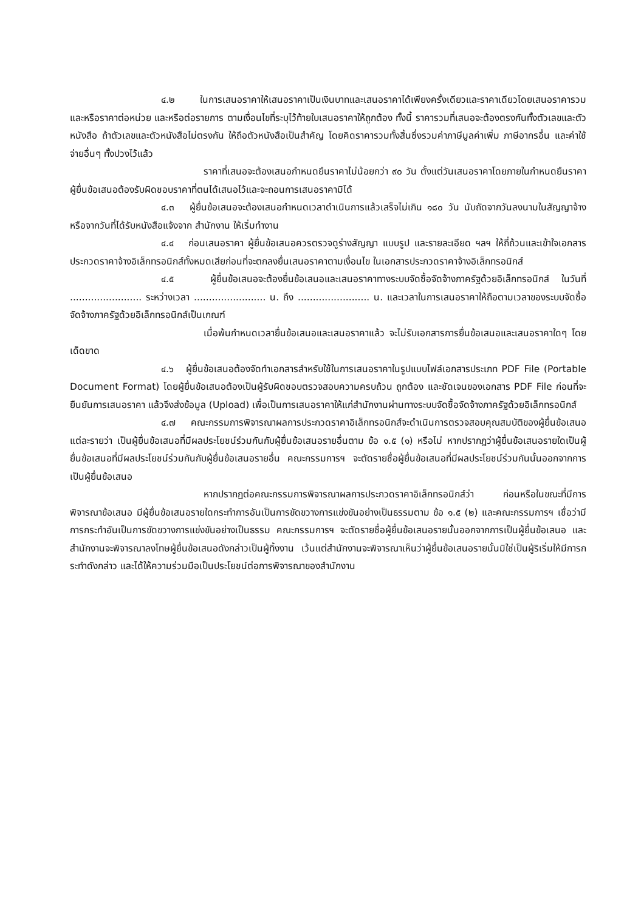๔.๒ ในการเสนอราคาให้เสนอราคาเป็นเงินบาทและเสนอราคาได้เพียงครั้งเดียวและราคาเดียวโดยเสนอราคารวม และหรือราคาต่อหน่วย และหรือต่อรายการ ตามเงื่อนไขที่ระบุไว้ท้ายใบเสนอราคาให้ถูกต้อง ทั้งนี้ ราคารวมที่เสนอจะต้องตรงกันทั้งตัวเลขและตัวหนังสือ ถ้าตัวเลขและตัวหนังสือไม่ตรงกัน ให้ถือตัวหนังสือเป็นสำคัญ โดยคิดราคารวมทั้งสิ้นซึ่งรวมค่าภาษีมูลค่าเพิ่ม ภาษีอากรอื่น และค่าใช้จ่ายอื่นๆ ทั้งปวงไว้แล้ว
ราคาที่เสนอจะต้องเสนอกำหนดยืนราคาไม่น้อยกว่า ๙๐ วัน ตั้งแต่วันเสนอราคาโดยภายในกำหนดยืนราคา ผู้ยื่นข้อเสนอต้องรับผิดชอบราคาที่ตนได้เสนอไว้และจะถอนการเสนอราคามิได้
๔.๓ ผู้ยื่นข้อเสนอจะต้องเสนอกำหนดเวลาดำเนินการแล้วเสร็จไม่เกิน ๑๘๐ วัน นับถัดจากวันลงนามในสัญญาจ้างหรือจากวันที่ได้รับหนังสือแจ้งจาก สำนักงาน ให้เริ่มทำงาน
๔.๔ ก่อนเสนอราคา ผู้ยื่นข้อเสนอควรตรวจดูร่างสัญญา แบบรูป และรายละเอียด ฯลฯ ให้ถี่ถ้วนและเข้าใจเอกสารประกวดราคาจ้างอิเล็กทรอนิกส์ทั้งหมดเสียก่อนที่จะตกลงยื่นเสนอราคาตามเงื่อนไข ในเอกสารประกวดราคาจ้างอิเล็กทรอนิกส์
๔.๕ ผู้ยื่นข้อเสนอจะต้องยื่นข้อเสนอและเสนอราคาทางระบบจัดซื้อจัดจ้างภาครัฐด้วยอิเล็กทรอนิกส์ ในวันที่ ........................ ระหว่างเวลา ........................ น. ถึง ........................ น. และเวลาในการเสนอราคาให้ถือตามเวลาของระบบจัดซื้อจัดจ้างภาครัฐด้วยอิเล็กทรอนิกส์เป็นเกณฑ์
เมื่อพ้นกำหนดเวลายื่นข้อเสนอและเสนอราคาแล้ว จะไม่รับเอกสารการยื่นข้อเสนอและเสนอราคาใดๆ โดยเด็ดขาด
๔.๖ ผู้ยื่นข้อเสนอต้องจัดทำเอกสารสำหรับใช้ในการเสนอราคาในรูปแบบไฟล์เอกสารประเภท PDF File (Portable Document Format) โดยผู้ยื่นข้อเสนอต้องเป็นผู้รับผิดชอบตรวจสอบความครบถ้วน ถูกต้อง และชัดเจนของเอกสาร PDF File ก่อนที่จะยืนยันการเสนอราคา แล้วจึงส่งข้อมูล (Upload) เพื่อเป็นการเสนอราคาให้แก่สำนักงานผ่านทางระบบจัดซื้อจัดจ้างภาครัฐด้วยอิเล็กทรอนิกส์
๔.๗ คณะกรรมการพิจารณาผลการประกวดราคาอิเล็กทรอนิกส์จะดำเนินการตรวจสอบคุณสมบัติของผู้ยื่นข้อเสนอแต่ละรายว่า เป็นผู้ยื่นข้อเสนอที่มีผลประโยชน์ร่วมกันกับผู้ยื่นข้อเสนอรายอื่นตาม ข้อ ๑.๕ (๑) หรือไม่ หากปรากฏว่าผู้ยื่นข้อเสนอรายใดเป็นผู้ยื่นข้อเสนอที่มีผลประโยชน์ร่วมกันกับผู้ยื่นข้อเสนอรายอื่น คณะกรรมการฯ จะตัดรายชื่อผู้ยื่นข้อเสนอที่มีผลประโยชน์ร่วมกันนั้นออกจากการเป็นผู้ยื่นข้อเสนอ
หากปรากฏต่อคณะกรรมการพิจารณาผลการประกวดราคาอิเล็กทรอนิกส์ว่า ก่อนหรือในขณะที่มีการพิจารณาข้อเสนอ มีผู้ยื่นข้อเสนอรายใดกระทำการอันเป็นการขัดขวางการแข่งขันอย่างเป็นธรรมตาม ข้อ ๑.๕ (๒) และคณะกรรมการฯ เชื่อว่ามีการกระทำอันเป็นการขัดขวางการแข่งขันอย่างเป็นธรรม คณะกรรมการฯ จะตัดรายชื่อผู้ยื่นข้อเสนอรายนั้นออกจากการเป็นผู้ยื่นข้อเสนอ และสำนักงานจะพิจารณาลงโทษผู้ยื่นข้อเสนอดังกล่าวเป็นผู้ทิ้งงาน เว้นแต่สำนักงานจะพิจารณาเห็นว่าผู้ยื่นข้อเสนอรายนั้นมิใช่เป็นผู้ริเริ่มให้มีการกระทำดังกล่าว และได้ให้ความร่วมมือเป็นประโยชน์ต่อการพิจารณาของสำนักงาน